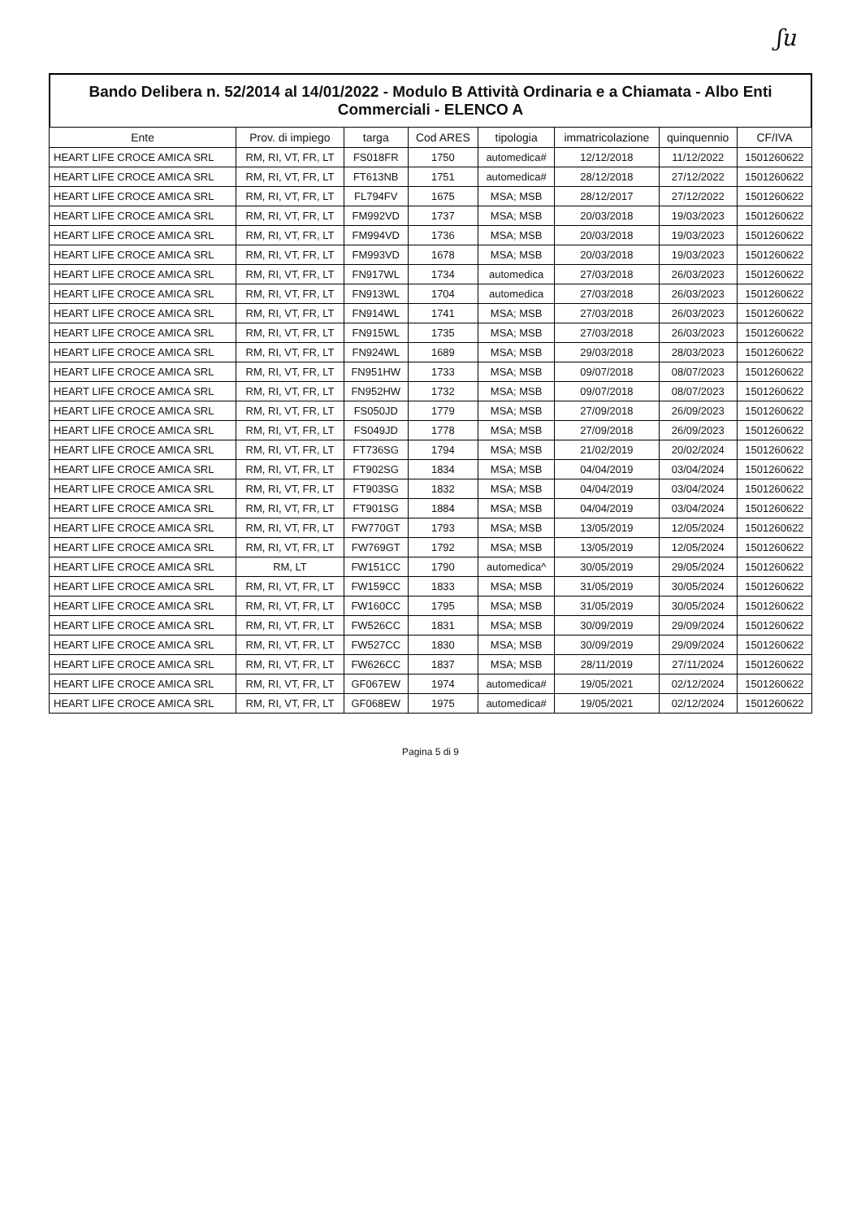ʃu
Bando Delibera n. 52/2014 al 14/01/2022 - Modulo B Attività Ordinaria e a Chiamata - Albo Enti Commerciali - ELENCO A
| Ente | Prov. di impiego | targa | Cod ARES | tipologia | immatricolazione | quinquennio | CF/IVA |
| --- | --- | --- | --- | --- | --- | --- | --- |
| HEART LIFE CROCE AMICA SRL | RM, RI, VT, FR, LT | FS018FR | 1750 | automedica# | 12/12/2018 | 11/12/2022 | 1501260622 |
| HEART LIFE CROCE AMICA SRL | RM, RI, VT, FR, LT | FT613NB | 1751 | automedica# | 28/12/2018 | 27/12/2022 | 1501260622 |
| HEART LIFE CROCE AMICA SRL | RM, RI, VT, FR, LT | FL794FV | 1675 | MSA; MSB | 28/12/2017 | 27/12/2022 | 1501260622 |
| HEART LIFE CROCE AMICA SRL | RM, RI, VT, FR, LT | FM992VD | 1737 | MSA; MSB | 20/03/2018 | 19/03/2023 | 1501260622 |
| HEART LIFE CROCE AMICA SRL | RM, RI, VT, FR, LT | FM994VD | 1736 | MSA; MSB | 20/03/2018 | 19/03/2023 | 1501260622 |
| HEART LIFE CROCE AMICA SRL | RM, RI, VT, FR, LT | FM993VD | 1678 | MSA; MSB | 20/03/2018 | 19/03/2023 | 1501260622 |
| HEART LIFE CROCE AMICA SRL | RM, RI, VT, FR, LT | FN917WL | 1734 | automedica | 27/03/2018 | 26/03/2023 | 1501260622 |
| HEART LIFE CROCE AMICA SRL | RM, RI, VT, FR, LT | FN913WL | 1704 | automedica | 27/03/2018 | 26/03/2023 | 1501260622 |
| HEART LIFE CROCE AMICA SRL | RM, RI, VT, FR, LT | FN914WL | 1741 | MSA; MSB | 27/03/2018 | 26/03/2023 | 1501260622 |
| HEART LIFE CROCE AMICA SRL | RM, RI, VT, FR, LT | FN915WL | 1735 | MSA; MSB | 27/03/2018 | 26/03/2023 | 1501260622 |
| HEART LIFE CROCE AMICA SRL | RM, RI, VT, FR, LT | FN924WL | 1689 | MSA; MSB | 29/03/2018 | 28/03/2023 | 1501260622 |
| HEART LIFE CROCE AMICA SRL | RM, RI, VT, FR, LT | FN951HW | 1733 | MSA; MSB | 09/07/2018 | 08/07/2023 | 1501260622 |
| HEART LIFE CROCE AMICA SRL | RM, RI, VT, FR, LT | FN952HW | 1732 | MSA; MSB | 09/07/2018 | 08/07/2023 | 1501260622 |
| HEART LIFE CROCE AMICA SRL | RM, RI, VT, FR, LT | FS050JD | 1779 | MSA; MSB | 27/09/2018 | 26/09/2023 | 1501260622 |
| HEART LIFE CROCE AMICA SRL | RM, RI, VT, FR, LT | FS049JD | 1778 | MSA; MSB | 27/09/2018 | 26/09/2023 | 1501260622 |
| HEART LIFE CROCE AMICA SRL | RM, RI, VT, FR, LT | FT736SG | 1794 | MSA; MSB | 21/02/2019 | 20/02/2024 | 1501260622 |
| HEART LIFE CROCE AMICA SRL | RM, RI, VT, FR, LT | FT902SG | 1834 | MSA; MSB | 04/04/2019 | 03/04/2024 | 1501260622 |
| HEART LIFE CROCE AMICA SRL | RM, RI, VT, FR, LT | FT903SG | 1832 | MSA; MSB | 04/04/2019 | 03/04/2024 | 1501260622 |
| HEART LIFE CROCE AMICA SRL | RM, RI, VT, FR, LT | FT901SG | 1884 | MSA; MSB | 04/04/2019 | 03/04/2024 | 1501260622 |
| HEART LIFE CROCE AMICA SRL | RM, RI, VT, FR, LT | FW770GT | 1793 | MSA; MSB | 13/05/2019 | 12/05/2024 | 1501260622 |
| HEART LIFE CROCE AMICA SRL | RM, RI, VT, FR, LT | FW769GT | 1792 | MSA; MSB | 13/05/2019 | 12/05/2024 | 1501260622 |
| HEART LIFE CROCE AMICA SRL | RM, LT | FW151CC | 1790 | automedica^ | 30/05/2019 | 29/05/2024 | 1501260622 |
| HEART LIFE CROCE AMICA SRL | RM, RI, VT, FR, LT | FW159CC | 1833 | MSA; MSB | 31/05/2019 | 30/05/2024 | 1501260622 |
| HEART LIFE CROCE AMICA SRL | RM, RI, VT, FR, LT | FW160CC | 1795 | MSA; MSB | 31/05/2019 | 30/05/2024 | 1501260622 |
| HEART LIFE CROCE AMICA SRL | RM, RI, VT, FR, LT | FW526CC | 1831 | MSA; MSB | 30/09/2019 | 29/09/2024 | 1501260622 |
| HEART LIFE CROCE AMICA SRL | RM, RI, VT, FR, LT | FW527CC | 1830 | MSA; MSB | 30/09/2019 | 29/09/2024 | 1501260622 |
| HEART LIFE CROCE AMICA SRL | RM, RI, VT, FR, LT | FW626CC | 1837 | MSA; MSB | 28/11/2019 | 27/11/2024 | 1501260622 |
| HEART LIFE CROCE AMICA SRL | RM, RI, VT, FR, LT | GF067EW | 1974 | automedica# | 19/05/2021 | 02/12/2024 | 1501260622 |
| HEART LIFE CROCE AMICA SRL | RM, RI, VT, FR, LT | GF068EW | 1975 | automedica# | 19/05/2021 | 02/12/2024 | 1501260622 |
Pagina 5 di 9